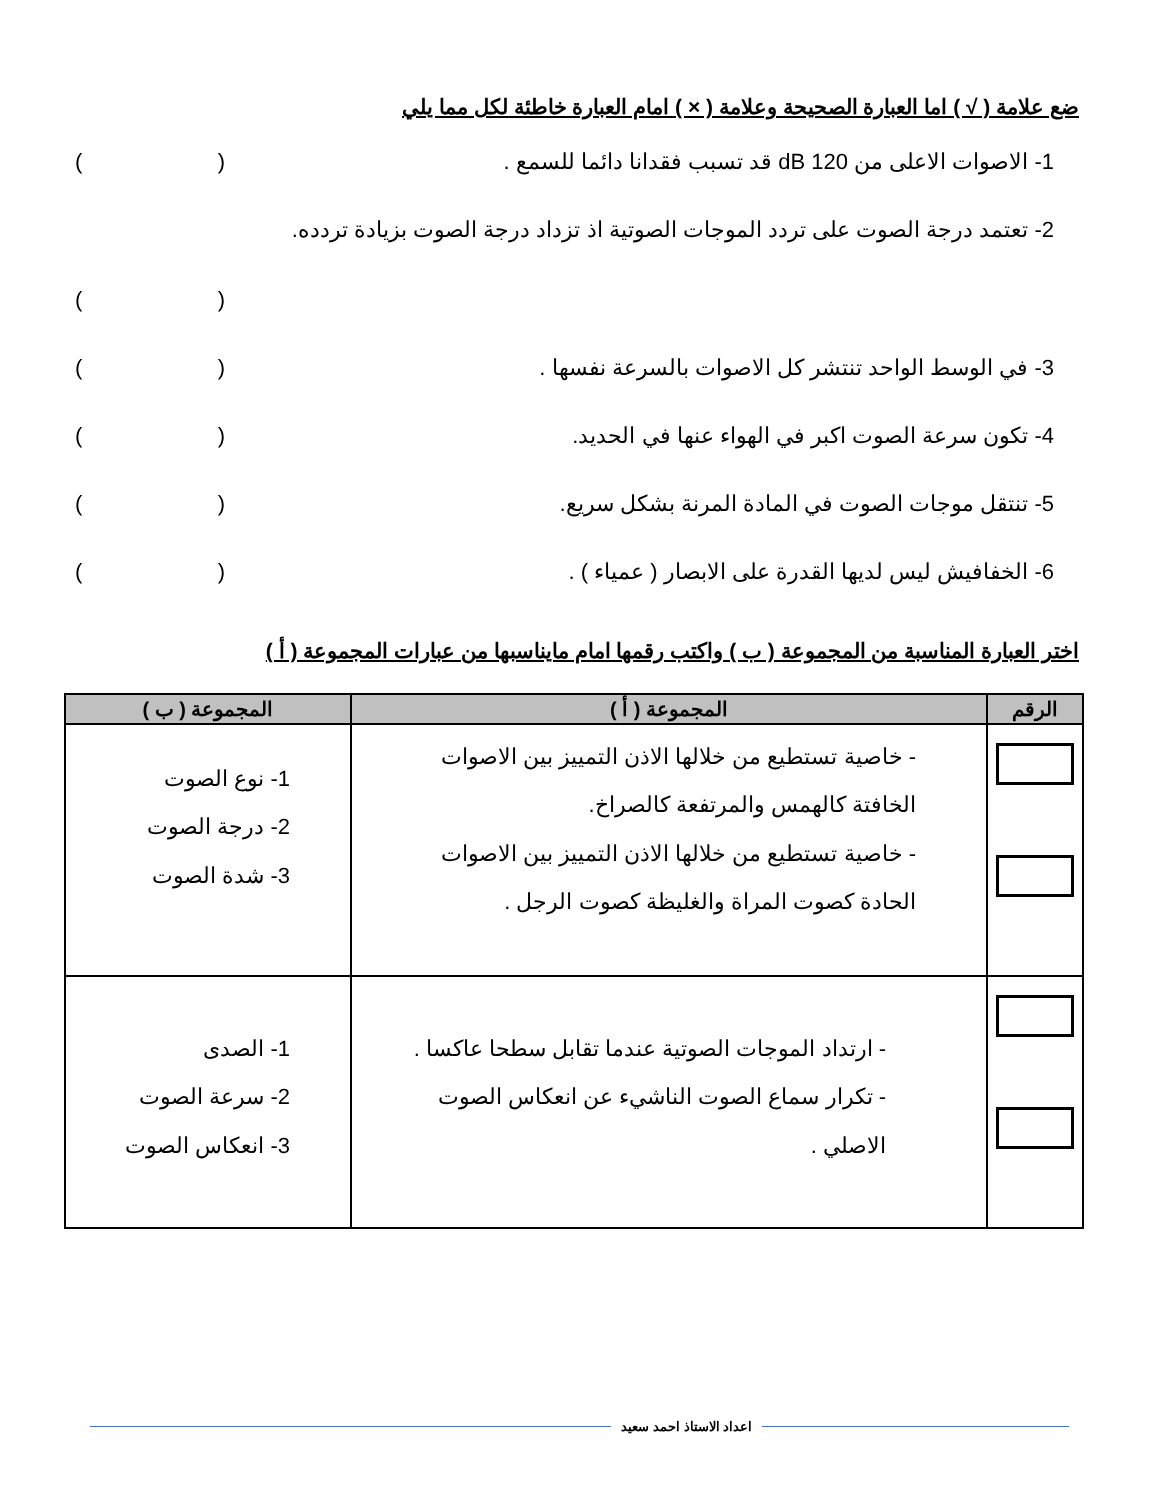ضع علامة ( √ ) اما العبارة الصحيحة وعلامة ( × ) امام العبارة خاطئة لكل مما يلي
1- الاصوات الاعلى من 120 dB قد تسبب فقدانا دائما للسمع . ()
2- تعتمد درجة الصوت على تردد الموجات الصوتية اذ تزداد درجة الصوت بزيادة تردده.
()
3- في الوسط الواحد تنتشر كل الاصوات بالسرعة نفسها . ()
4- تكون سرعة الصوت اكبر في الهواء عنها في الحديد. ()
5- تنتقل موجات الصوت في المادة المرنة بشكل سريع. ()
6- الخفافيش ليس لديها القدرة على الابصار ( عمياء ) . ()
اختر العبارة المناسبة من المجموعة ( ب ) واكتب رقمها امام مايناسبها من عبارات المجموعة ( أ )
| الرقم | المجموعة ( أ ) | المجموعة ( ب ) |
| --- | --- | --- |
| | - خاصية تستطيع من خلالها الاذن التمييز بين الاصوات الخافتة كالهمس والمرتفعة كالصراخ. - خاصية تستطيع من خلالها الاذن التمييز بين الاصوات الحادة كصوت المراة والغليظة كصوت الرجل . | 1- نوع الصوت 2- درجة الصوت 3- شدة الصوت |
| | - ارتداد الموجات الصوتية عندما تقابل سطحا عاكسا . - تكرار سماع الصوت الناشيء عن انعكاس الصوت الاصلي . | 1- الصدى 2- سرعة الصوت 3- انعكاس الصوت |
اعداد الاستاذ احمد سعيد